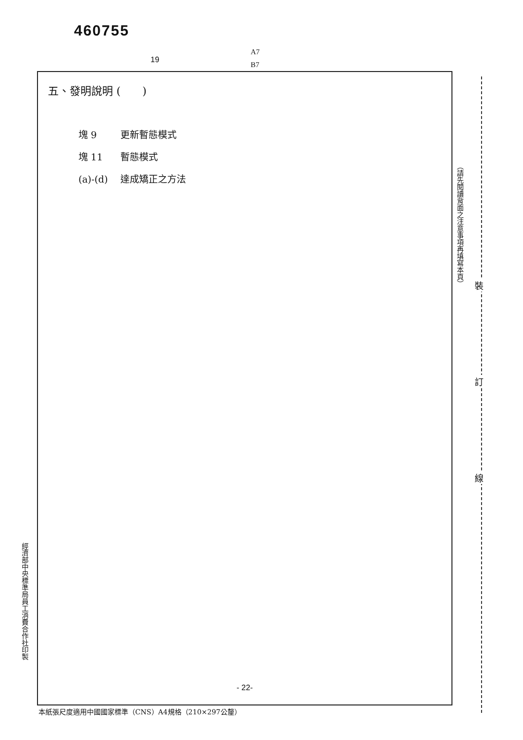460755
A7
B7
19
五、發明說明 (　　)
塊 9 更新暫態模式
塊 11 暫態模式
(a)-(d) 達成矯正之方法
- 22-
本紙張尺度適用中國國家標準（CNS）A4規格（210×297公釐）
經濟部中央標準局員工消費合作社印製
（請先閱讀背面之注意事項再填寫本頁）
裝
訂
線